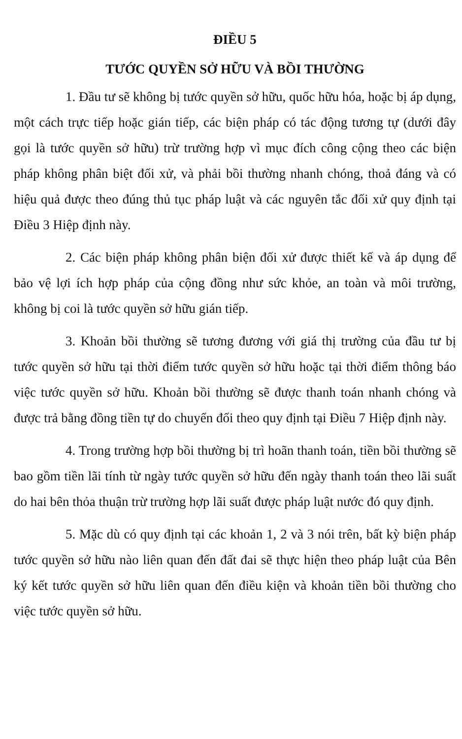ĐIỀU 5
TƯỚC QUYỀN SỞ HỮU VÀ BỒI THƯỜNG
1. Đầu tư sẽ không bị tước quyền sở hữu, quốc hữu hóa, hoặc bị áp dụng, một cách trực tiếp hoặc gián tiếp, các biện pháp có tác động tương tự (dưới đây gọi là tước quyền sở hữu) trừ trường hợp vì mục đích công cộng theo các biện pháp không phân biệt đối xử, và phải bồi thường nhanh chóng, thoả đáng và có hiệu quả được theo đúng thủ tục pháp luật và các nguyên tắc đối xử quy định tại Điều 3 Hiệp định này.
2. Các biện pháp không phân biện đối xử được thiết kế và áp dụng để bảo vệ lợi ích hợp pháp của cộng đồng như sức khỏe, an toàn và môi trường, không bị coi là tước quyền sở hữu gián tiếp.
3. Khoản bồi thường sẽ tương đương với giá thị trường của đầu tư bị tước quyền sở hữu tại thời điểm tước quyền sở hữu hoặc tại thời điểm thông báo việc tước quyền sở hữu. Khoản bồi thường sẽ được thanh toán nhanh chóng và được trả bằng đồng tiền tự do chuyển đổi theo quy định tại Điều 7 Hiệp định này.
4. Trong trường hợp bồi thường bị trì hoãn thanh toán, tiền bồi thường sẽ bao gồm tiền lãi tính từ ngày tước quyền sở hữu đến ngày thanh toán theo lãi suất do hai bên thỏa thuận trừ trường hợp lãi suất được pháp luật nước đó quy định.
5. Mặc dù có quy định tại các khoản 1, 2 và 3 nói trên, bất kỳ biện pháp tước quyền sở hữu nào liên quan đến đất đai sẽ thực hiện theo pháp luật của Bên ký kết tước quyền sở hữu liên quan đến điều kiện và khoản tiền bồi thường cho việc tước quyền sở hữu.